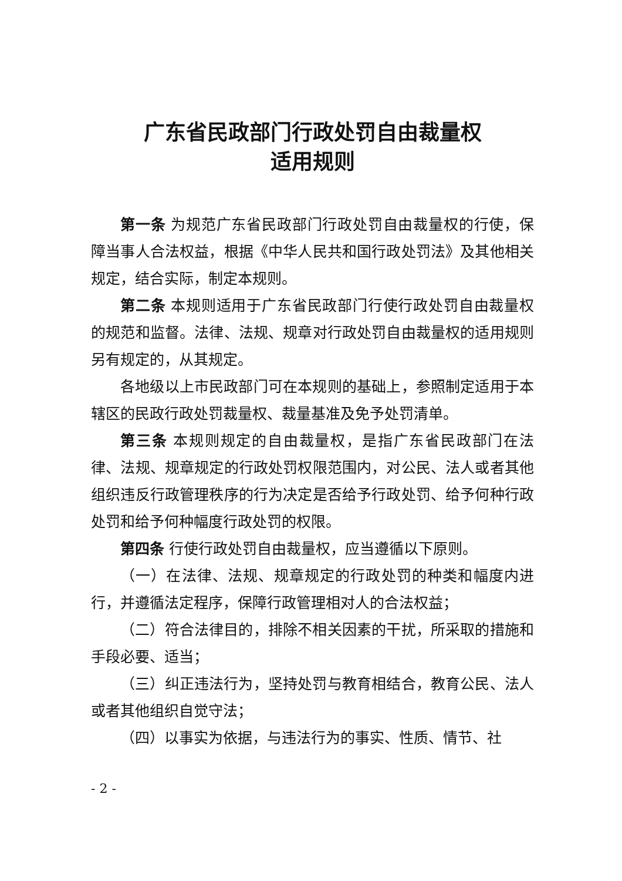广东省民政部门行政处罚自由裁量权
适用规则
第一条 为规范广东省民政部门行政处罚自由裁量权的行使，保障当事人合法权益，根据《中华人民共和国行政处罚法》及其他相关规定，结合实际，制定本规则。
第二条 本规则适用于广东省民政部门行使行政处罚自由裁量权的规范和监督。法律、法规、规章对行政处罚自由裁量权的适用规则另有规定的，从其规定。
各地级以上市民政部门可在本规则的基础上，参照制定适用于本辖区的民政行政处罚裁量权、裁量基准及免予处罚清单。
第三条 本规则规定的自由裁量权，是指广东省民政部门在法律、法规、规章规定的行政处罚权限范围内，对公民、法人或者其他组织违反行政管理秩序的行为决定是否给予行政处罚、给予何种行政处罚和给予何种幅度行政处罚的权限。
第四条 行使行政处罚自由裁量权，应当遵循以下原则。
（一）在法律、法规、规章规定的行政处罚的种类和幅度内进行，并遵循法定程序，保障行政管理相对人的合法权益；
（二）符合法律目的，排除不相关因素的干扰，所采取的措施和手段必要、适当；
（三）纠正违法行为，坚持处罚与教育相结合，教育公民、法人或者其他组织自觉守法；
（四）以事实为依据，与违法行为的事实、性质、情节、社
- 2 -